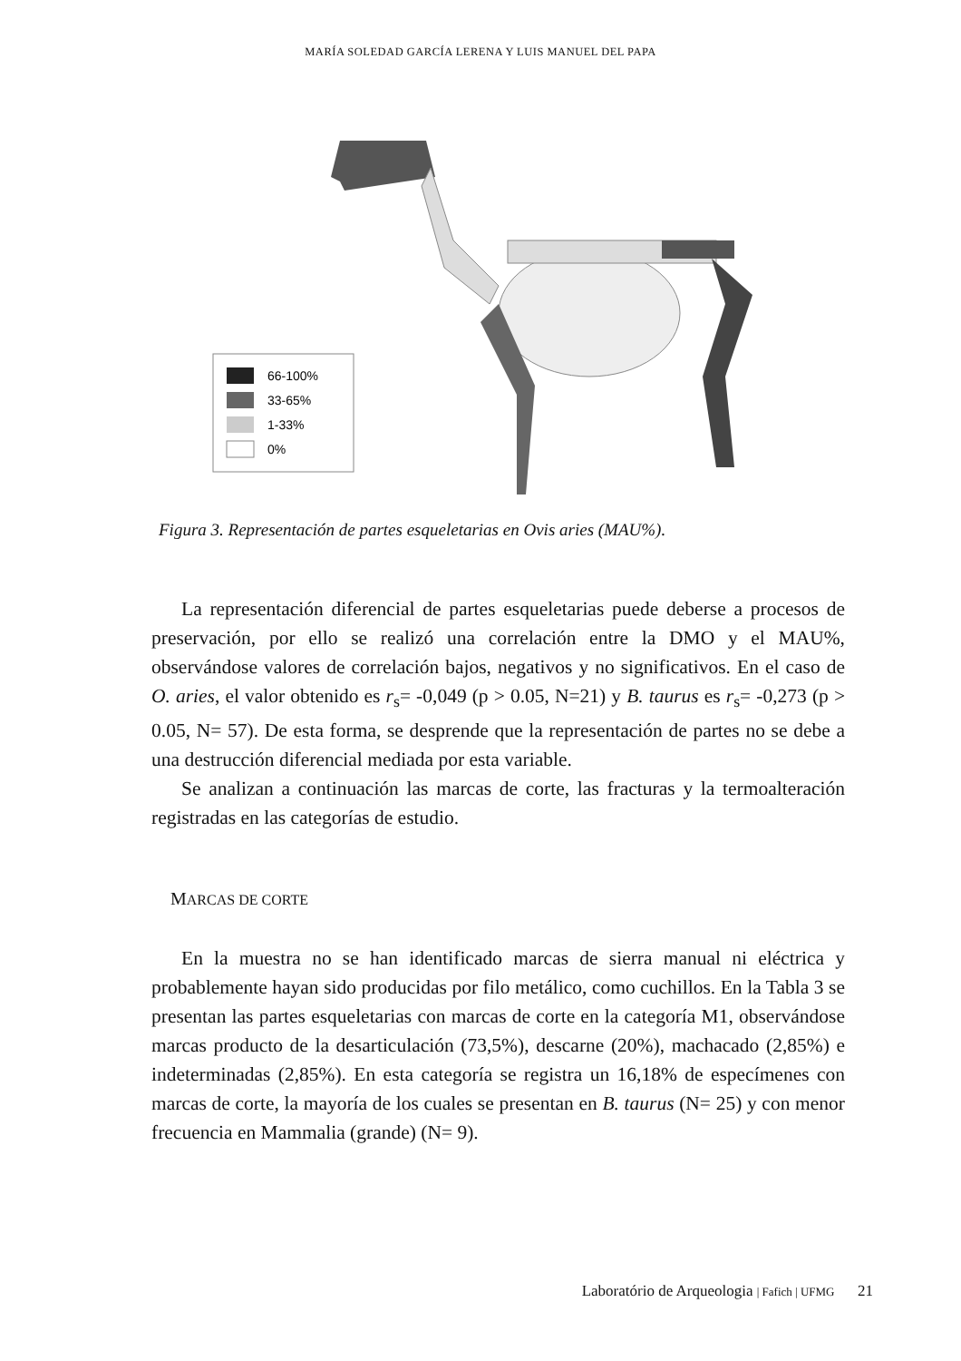MARÍA SOLEDAD GARCÍA LERENA Y LUIS MANUEL DEL PAPA
66-100%
33-65%
1-33%
0%
Figura 3. Representación de partes esqueletarias en Ovis aries (MAU%).
La representación diferencial de partes esqueletarias puede deberse a procesos de preservación, por ello se realizó una correlación entre la DMO y el MAU%, observándose valores de correlación bajos, negativos y no significativos. En el caso de O. aries, el valor obtenido es r<sub>s</sub>= -0,049 (p > 0.05, N=21) y B. taurus es r<sub>s</sub>= -0,273 (p > 0.05, N= 57). De esta forma, se desprende que la representación de partes no se debe a una destrucción diferencial mediada por esta variable.
Se analizan a continuación las marcas de corte, las fracturas y la termoalteración registradas en las categorías de estudio.
MARCAS DE CORTE
En la muestra no se han identificado marcas de sierra manual ni eléctrica y probablemente hayan sido producidas por filo metálico, como cuchillos. En la Tabla 3 se presentan las partes esqueletarias con marcas de corte en la categoría M1, observándose marcas producto de la desarticulación (73,5%), descarne (20%), machacado (2,85%) e indeterminadas (2,85%). En esta categoría se registra un 16,18% de especímenes con marcas de corte, la mayoría de los cuales se presentan en B. taurus (N= 25) y con menor frecuencia en Mammalia (grande) (N= 9).
Laboratório de Arqueologia | Fafich | UFMG 21